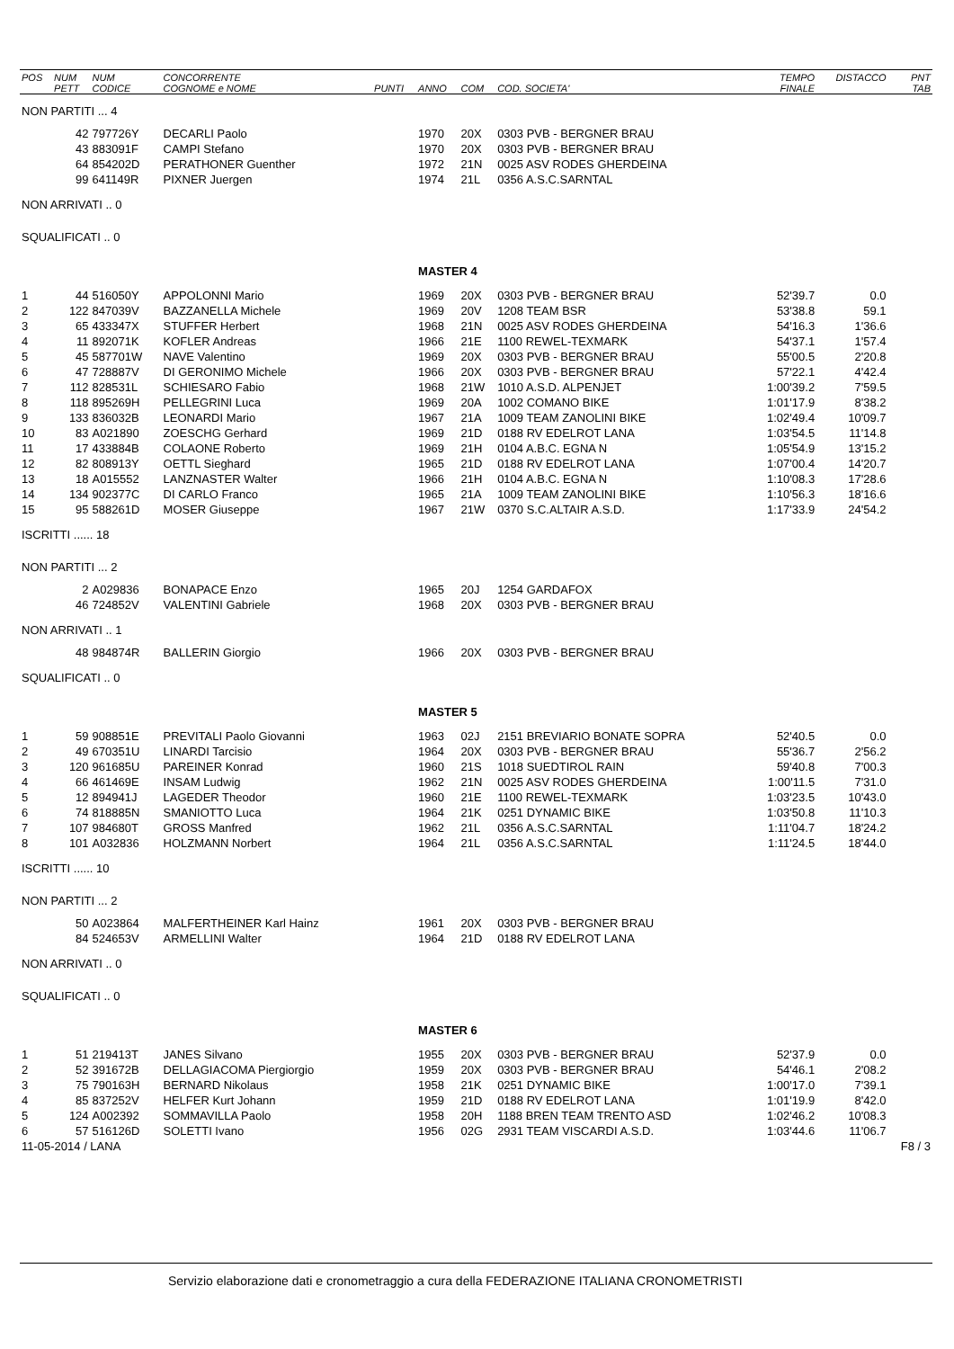| POS | NUM PETT | NUM CODICE | CONCORRENTE COGNOME e NOME | PUNTI | ANNO | COM | COD. SOCIETA' | TEMPO FINALE | DISTACCO | PNT TAB |
| --- | --- | --- | --- | --- | --- | --- | --- | --- | --- | --- |
| NON PARTITI ... 4 | | | | | | | | | | |
| | 42 | 797726Y | DECARLI Paolo | | 1970 | 20X | 0303 PVB - BERGNER BRAU | | | |
| | 43 | 883091F | CAMPI Stefano | | 1970 | 20X | 0303 PVB - BERGNER BRAU | | | |
| | 64 | 854202D | PERATHONER Guenther | | 1972 | 21N | 0025 ASV RODES GHERDEINA | | | |
| | 99 | 641149R | PIXNER Juergen | | 1974 | 21L | 0356 A.S.C.SARNTAL | | | |
| NON ARRIVATI .. 0 | | | | | | | | | | |
| SQUALIFICATI .. 0 | | | | | | | | | | |
| | | | | | MASTER 4 | | | | | |
| 1 | 44 | 516050Y | APPOLONNI Mario | | 1969 | 20X | 0303 PVB - BERGNER BRAU | 52'39.7 | 0.0 | |
| 2 | 122 | 847039V | BAZZANELLA Michele | | 1969 | 20V | 1208 TEAM BSR | 53'38.8 | 59.1 | |
| 3 | 65 | 433347X | STUFFER Herbert | | 1968 | 21N | 0025 ASV RODES GHERDEINA | 54'16.3 | 1'36.6 | |
| 4 | 11 | 892071K | KOFLER Andreas | | 1966 | 21E | 1100 REWEL-TEXMARK | 54'37.1 | 1'57.4 | |
| 5 | 45 | 587701W | NAVE Valentino | | 1969 | 20X | 0303 PVB - BERGNER BRAU | 55'00.5 | 2'20.8 | |
| 6 | 47 | 728887V | DI GERONIMO Michele | | 1966 | 20X | 0303 PVB - BERGNER BRAU | 57'22.1 | 4'42.4 | |
| 7 | 112 | 828531L | SCHIESARO Fabio | | 1968 | 21W | 1010 A.S.D. ALPENJET | 1:00'39.2 | 7'59.5 | |
| 8 | 118 | 895269H | PELLEGRINI Luca | | 1969 | 20A | 1002 COMANO BIKE | 1:01'17.9 | 8'38.2 | |
| 9 | 133 | 836032B | LEONARDI Mario | | 1967 | 21A | 1009 TEAM ZANOLINI BIKE | 1:02'49.4 | 10'09.7 | |
| 10 | 83 | A021890 | ZOESCHG Gerhard | | 1969 | 21D | 0188 RV EDELROT LANA | 1:03'54.5 | 11'14.8 | |
| 11 | 17 | 433884B | COLAONE Roberto | | 1969 | 21H | 0104 A.B.C. EGNA N | 1:05'54.9 | 13'15.2 | |
| 12 | 82 | 808913Y | OETTL Sieghard | | 1965 | 21D | 0188 RV EDELROT LANA | 1:07'00.4 | 14'20.7 | |
| 13 | 18 | A015552 | LANZNASTER Walter | | 1966 | 21H | 0104 A.B.C. EGNA N | 1:10'08.3 | 17'28.6 | |
| 14 | 134 | 902377C | DI CARLO Franco | | 1965 | 21A | 1009 TEAM ZANOLINI BIKE | 1:10'56.3 | 18'16.6 | |
| 15 | 95 | 588261D | MOSER Giuseppe | | 1967 | 21W | 0370 S.C.ALTAIR A.S.D. | 1:17'33.9 | 24'54.2 | |
| ISCRITTI ...... 18 | | | | | | | | | | |
| NON PARTITI ... 2 | | | | | | | | | | |
| | 2 | A029836 | BONAPACE Enzo | | 1965 | 20J | 1254 GARDAFOX | | | |
| | 46 | 724852V | VALENTINI Gabriele | | 1968 | 20X | 0303 PVB - BERGNER BRAU | | | |
| NON ARRIVATI .. 1 | | | | | | | | | | |
| | 48 | 984874R | BALLERIN Giorgio | | 1966 | 20X | 0303 PVB - BERGNER BRAU | | | |
| SQUALIFICATI .. 0 | | | | | | | | | | |
| | | | | | MASTER 5 | | | | | |
| 1 | 59 | 908851E | PREVITALI Paolo Giovanni | | 1963 | 02J | 2151 BREVIARIO BONATE SOPRA | 52'40.5 | 0.0 | |
| 2 | 49 | 670351U | LINARDI Tarcisio | | 1964 | 20X | 0303 PVB - BERGNER BRAU | 55'36.7 | 2'56.2 | |
| 3 | 120 | 961685U | PAREINER Konrad | | 1960 | 21S | 1018 SUEDTIROL RAIN | 59'40.8 | 7'00.3 | |
| 4 | 66 | 461469E | INSAM Ludwig | | 1962 | 21N | 0025 ASV RODES GHERDEINA | 1:00'11.5 | 7'31.0 | |
| 5 | 12 | 894941J | LAGEDER Theodor | | 1960 | 21E | 1100 REWEL-TEXMARK | 1:03'23.5 | 10'43.0 | |
| 6 | 74 | 818885N | SMANIOTTO Luca | | 1964 | 21K | 0251 DYNAMIC BIKE | 1:03'50.8 | 11'10.3 | |
| 7 | 107 | 984680T | GROSS Manfred | | 1962 | 21L | 0356 A.S.C.SARNTAL | 1:11'04.7 | 18'24.2 | |
| 8 | 101 | A032836 | HOLZMANN Norbert | | 1964 | 21L | 0356 A.S.C.SARNTAL | 1:11'24.5 | 18'44.0 | |
| ISCRITTI ...... 10 | | | | | | | | | | |
| NON PARTITI ... 2 | | | | | | | | | | |
| | 50 | A023864 | MALFERTHEINER Karl Hainz | | 1961 | 20X | 0303 PVB - BERGNER BRAU | | | |
| | 84 | 524653V | ARMELLINI Walter | | 1964 | 21D | 0188 RV EDELROT LANA | | | |
| NON ARRIVATI .. 0 | | | | | | | | | | |
| SQUALIFICATI .. 0 | | | | | | | | | | |
| | | | | | MASTER 6 | | | | | |
| 1 | 51 | 219413T | JANES Silvano | | 1955 | 20X | 0303 PVB - BERGNER BRAU | 52'37.9 | 0.0 | |
| 2 | 52 | 391672B | DELLAGIACOMA Piergiorgio | | 1959 | 20X | 0303 PVB - BERGNER BRAU | 54'46.1 | 2'08.2 | |
| 3 | 75 | 790163H | BERNARD Nikolaus | | 1958 | 21K | 0251 DYNAMIC BIKE | 1:00'17.0 | 7'39.1 | |
| 4 | 85 | 837252V | HELFER Kurt Johann | | 1959 | 21D | 0188 RV EDELROT LANA | 1:01'19.9 | 8'42.0 | |
| 5 | 124 | A002392 | SOMMAVILLA Paolo | | 1958 | 20H | 1188 BREN TEAM TRENTO ASD | 1:02'46.2 | 10'08.3 | |
| 6 | 57 | 516126D | SOLETTI Ivano | | 1956 | 02G | 2931 TEAM VISCARDI A.S.D. | 1:03'44.6 | 11'06.7 | |
| 11-05-2014 / LANA | | | | | | | | | | F8 / 3 |
Servizio elaborazione dati e cronometraggio a cura della FEDERAZIONE ITALIANA CRONOMETRISTI